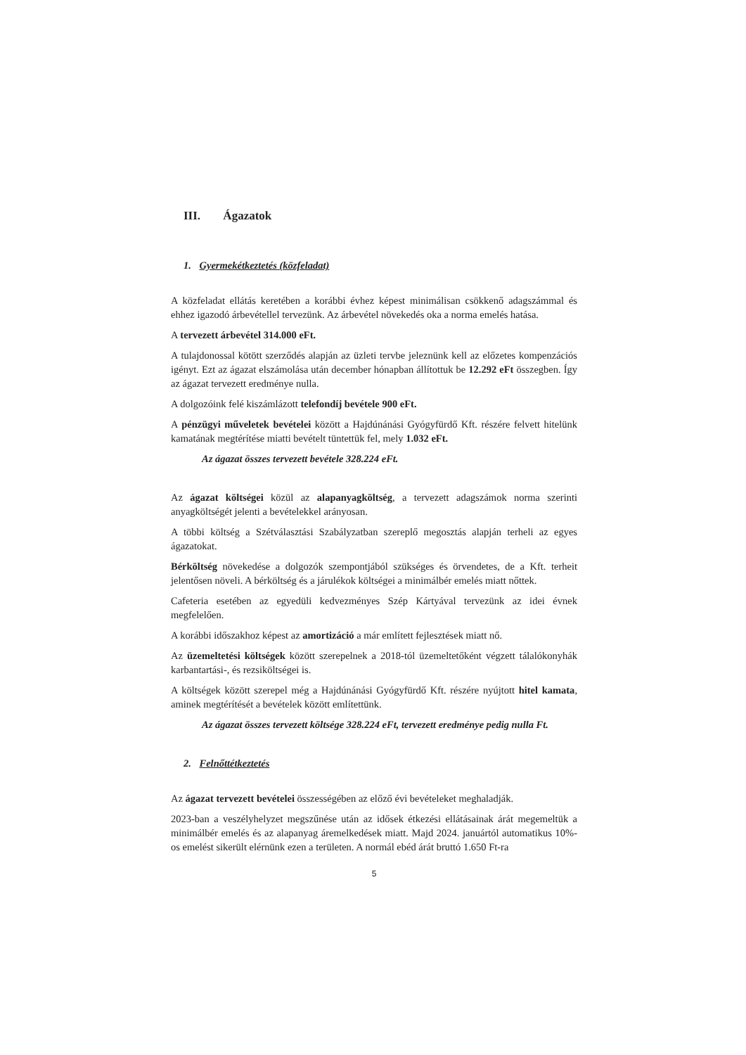III. Ágazatok
1. Gyermekétkeztetés (közfeladat)
A közfeladat ellátás keretében a korábbi évhez képest minimálisan csökkenő adagszámmal és ehhez igazodó árbevétellel tervezünk. Az árbevétel növekedés oka a norma emelés hatása.
A tervezett árbevétel 314.000 eFt.
A tulajdonossal kötött szerződés alapján az üzleti tervbe jeleznünk kell az előzetes kompenzációs igényt. Ezt az ágazat elszámolása után december hónapban állítottuk be 12.292 eFt összegben. Így az ágazat tervezett eredménye nulla.
A dolgozóink felé kiszámlázott telefondíj bevétele 900 eFt.
A pénzügyi műveletek bevételei között a Hajdúnánási Gyógyfürdő Kft. részére felvett hitelünk kamatának megtérítése miatti bevételt tüntettük fel, mely 1.032 eFt.
Az ágazat összes tervezett bevétele 328.224 eFt.
Az ágazat költségei közül az alapanyagköltség, a tervezett adagszámok norma szerinti anyagköltségét jelenti a bevételekkel arányosan.
A többi költség a Szétválasztási Szabályzatban szereplő megosztás alapján terheli az egyes ágazatokat.
Bérköltség növekedése a dolgozók szempontjából szükséges és örvendetes, de a Kft. terheit jelentősen növeli. A bérköltség és a járulékok költségei a minimálbér emelés miatt nőttek.
Cafeteria esetében az egyedüli kedvezményes Szép Kártyával tervezünk az idei évnek megfelelően.
A korábbi időszakhoz képest az amortizáció a már említett fejlesztések miatt nő.
Az üzemeltetési költségek között szerepelnek a 2018-tól üzemeltetőként végzett tálalókonyhák karbantartási-, és rezsiköltségei is.
A költségek között szerepel még a Hajdúnánási Gyógyfürdő Kft. részére nyújtott hitel kamata, aminek megtérítését a bevételek között említettünk.
Az ágazat összes tervezett költsége 328.224 eFt, tervezett eredménye pedig nulla Ft.
2. Felnőttétkeztetés
Az ágazat tervezett bevételei összességében az előző évi bevételeket meghaladják.
2023-ban a veszélyhelyzet megszűnése után az idősek étkezési ellátásainak árát megemeltük a minimálbér emelés és az alapanyag áremelkedések miatt. Majd 2024. januártól automatikus 10%-os emelést sikerült elérnünk ezen a területen. A normál ebéd árát bruttó 1.650 Ft-ra
5